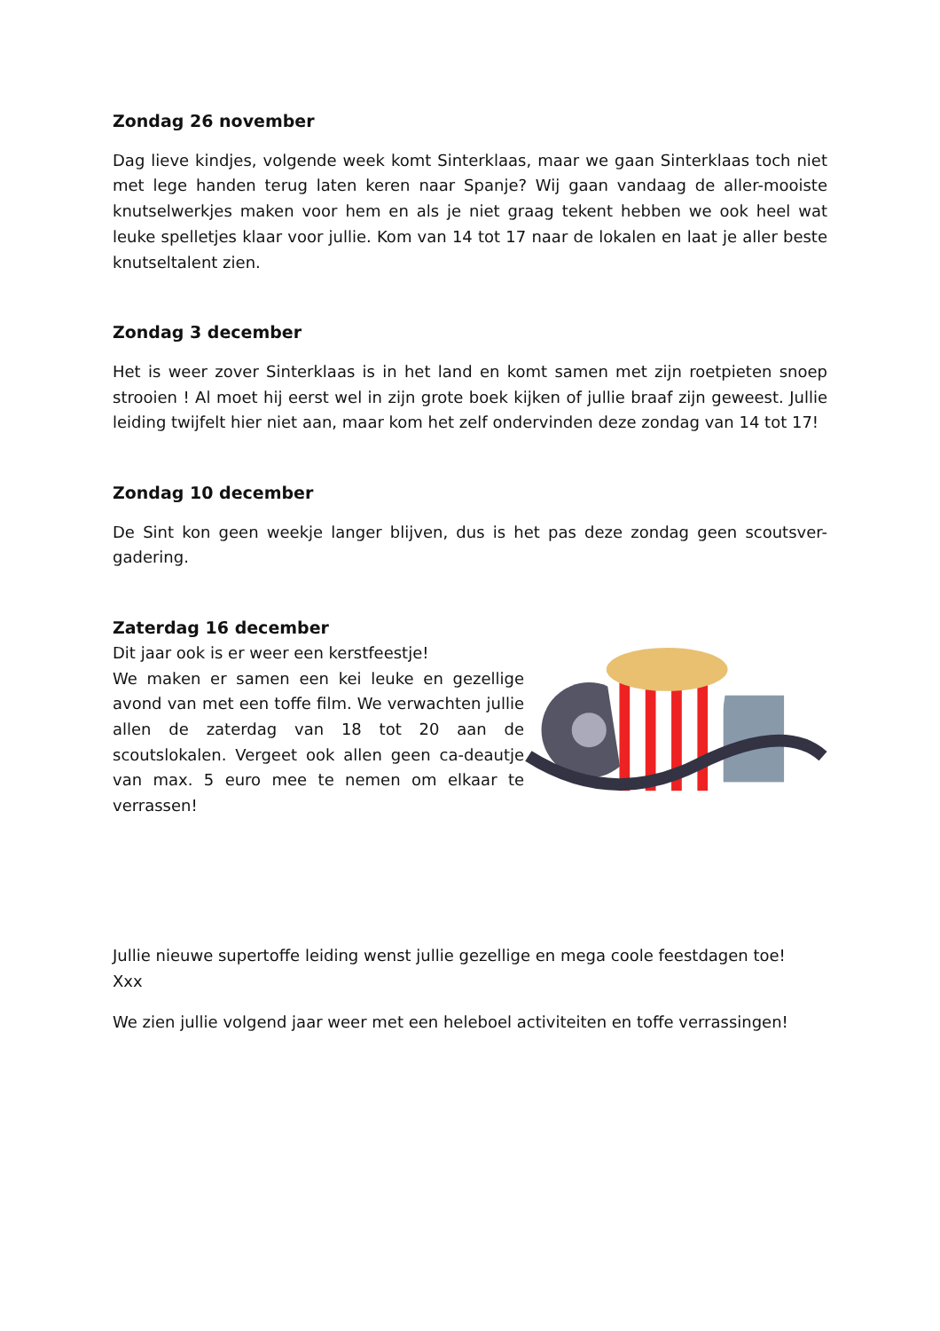Zondag 26 november
Dag lieve kindjes, volgende week komt Sinterklaas, maar we gaan Sinterklaas toch niet met lege handen terug laten keren naar Spanje? Wij gaan vandaag de aller-mooiste knutselwerkjes maken voor hem en als je niet graag tekent hebben we ook heel wat leuke spelletjes klaar voor jullie. Kom van 14 tot 17 naar de lokalen en laat je aller beste knutseltalent zien.
Zondag 3 december
Het is weer zover Sinterklaas is in het land en komt samen met zijn roetpieten snoep strooien ! Al moet hij eerst wel in zijn grote boek kijken of jullie braaf zijn geweest. Jullie leiding twijfelt hier niet aan, maar kom het zelf ondervinden deze zondag van 14 tot 17!
Zondag 10 december
De Sint kon geen weekje langer blijven, dus is het pas deze zondag geen scoutsver-gadering.
Zaterdag 16 december
Dit jaar ook is er weer een kerstfeestje!
We maken er samen een kei leuke en gezellige avond van met een toffe film. We verwachten jullie allen de zaterdag van 18 tot 20 aan de scoutslokalen. Vergeet ook allen geen ca-deautje van max. 5 euro mee te nemen om elkaar te verrassen!
Jullie nieuwe supertoffe leiding wenst jullie gezellige en mega coole feestdagen toe!
Xxx
We zien jullie volgend jaar weer met een heleboel activiteiten en toffe verrassingen!